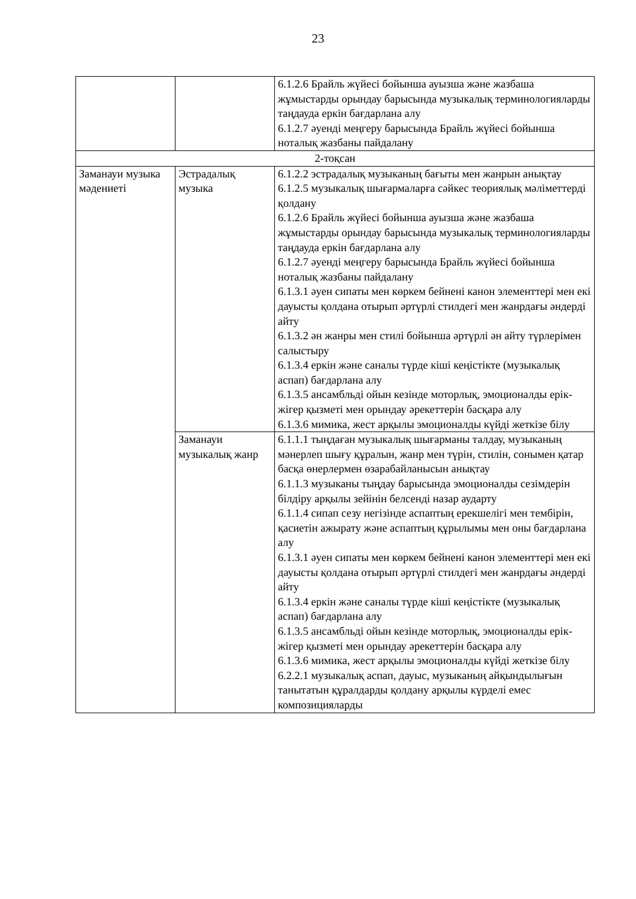23
| | | 6.1.2.6 Брайль жүйесі бойынша ауызша және жазбаша жұмыстарды орындау барысында музыкалық терминологияларды таңдауда еркін бағдарлана алу 6.1.2.7 әуенді меңгеру барысында Брайль жүйесі бойынша ноталық жазбаны пайдалану |
| 2-тоқсан | | |
| Заманауи музыка мәдениеті | Эстрадалық музыка | 6.1.2.2 эстрадалық музыканың бағыты мен жанрын анықтау 6.1.2.5 музыкалық шығармаларға сәйкес теориялық мәліметтерді қолдану 6.1.2.6 Брайль жүйесі бойынша ауызша және жазбаша жұмыстарды орындау барысында музыкалық терминологияларды таңдауда еркін бағдарлана алу 6.1.2.7 әуенді меңгеру барысында Брайль жүйесі бойынша ноталық жазбаны пайдалану 6.1.3.1 әуен сипаты мен көркем бейнені канон элементтері мен екі дауысты қолдана отырып әртүрлі стилдегі мен жанрдағы әндерді айту 6.1.3.2 ән жанры мен стилі бойынша әртүрлі ән айту түрлерімен салыстыру 6.1.3.4 еркін және саналы түрде кіші кеңістікте (музыкалық аспап) бағдарлана алу 6.1.3.5 ансамбльді ойын кезінде моторлық, эмоционалды ерік-жігер қызметі мен орындау әрекеттерін басқара алу 6.1.3.6 мимика, жест арқылы эмоционалды күйді жеткізе білу |
| | Заманауи музыкалық жанр | 6.1.1.1 тыңдаған музыкалық шығарманы талдау, музыканың мәнерлеп шығу құралын, жанр мен түрін, стилін, сонымен қатар басқа өнерлермен өзарабайланысын анықтау 6.1.1.3 музыканы тыңдау барысында эмоционалды сезімдерін білдіру арқылы зейінін белсенді назар аударту 6.1.1.4 сипап сезу негізінде аспаптың ерекшелігі мен тембірін, қасиетін ажырату және аспаптың құрылымы мен оны бағдарлана алу 6.1.3.1 әуен сипаты мен көркем бейнені канон элементтері мен екі дауысты қолдана отырып әртүрлі стилдегі мен жанрдағы әндерді айту 6.1.3.4 еркін және саналы түрде кіші кеңістікте (музыкалық аспап) бағдарлана алу 6.1.3.5 ансамбльді ойын кезінде моторлық, эмоционалды ерік-жігер қызметі мен орындау әрекеттерін басқара алу 6.1.3.6 мимика, жест арқылы эмоционалды күйді жеткізе білу 6.2.2.1 музыкалық аспап, дауыс, музыканың айқындылығын танытатын құралдарды қолдану арқылы күрделі емес композицияларды |